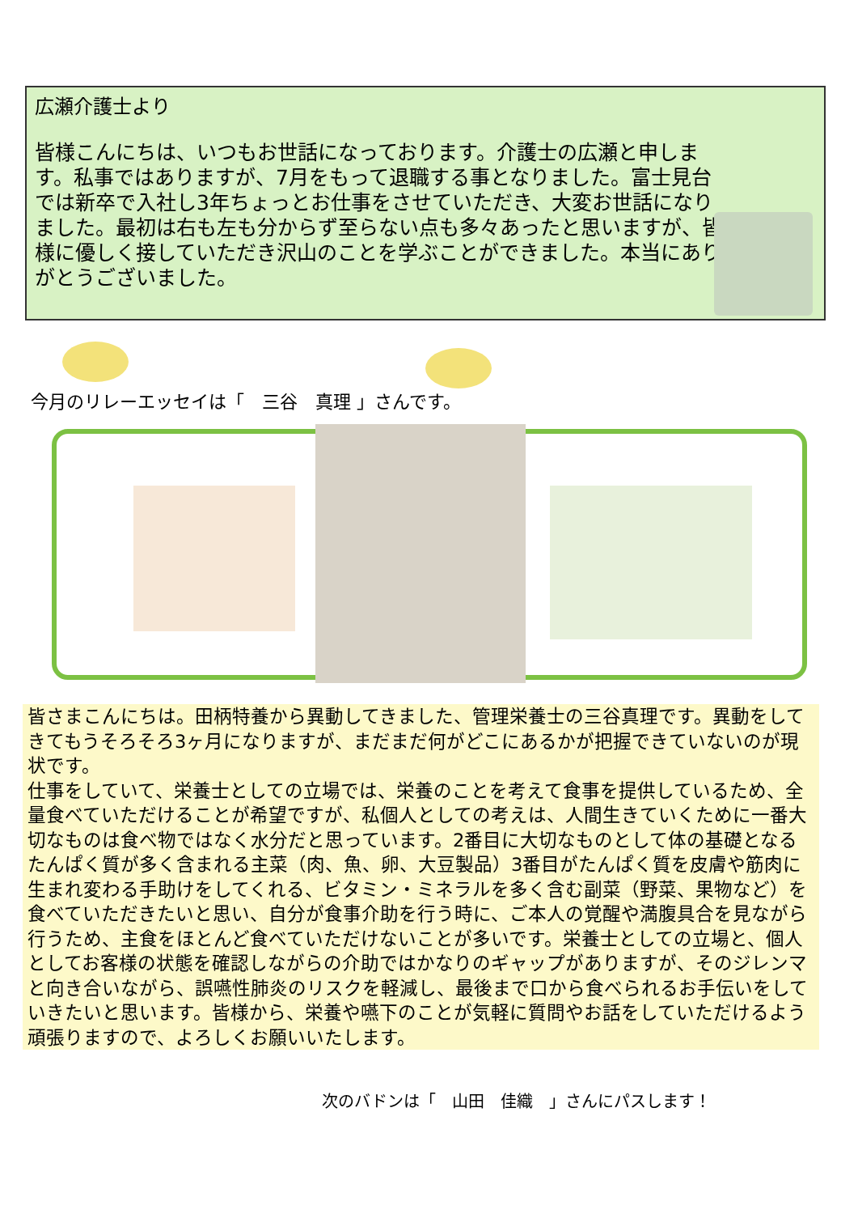広瀬介護士より
皆様こんにちは、いつもお世話になっております。介護士の広瀬と申します。私事ではありますが、7月をもって退職する事となりました。富士見台では新卒で入社し3年ちょっとお仕事をさせていただき、大変お世話になりました。最初は右も左も分からず至らない点も多々あったと思いますが、皆様に優しく接していただき沢山のことを学ぶことができました。本当にありがとうございました。
今月のリレーエッセイは「　三谷　真理 」さんです。
皆さまこんにちは。田柄特養から異動してきました、管理栄養士の三谷真理です。異動をしてきてもうそろそろ3ヶ月になりますが、まだまだ何がどこにあるかが把握できていないのが現状です。
仕事をしていて、栄養士としての立場では、栄養のことを考えて食事を提供しているため、全量食べていただけることが希望ですが、私個人としての考えは、人間生きていくために一番大切なものは食べ物ではなく水分だと思っています。2番目に大切なものとして体の基礎となるたんぱく質が多く含まれる主菜（肉、魚、卵、大豆製品）3番目がたんぱく質を皮膚や筋肉に生まれ変わる手助けをしてくれる、ビタミン・ミネラルを多く含む副菜（野菜、果物など）を食べていただきたいと思い、自分が食事介助を行う時に、ご本人の覚醒や満腹具合を見ながら行うため、主食をほとんど食べていただけないことが多いです。栄養士としての立場と、個人としてお客様の状態を確認しながらの介助ではかなりのギャップがありますが、そのジレンマと向き合いながら、誤嚥性肺炎のリスクを軽減し、最後まで口から食べられるお手伝いをしていきたいと思います。皆様から、栄養や嚥下のことが気軽に質問やお話をしていただけるよう頑張りますので、よろしくお願いいたします。
次のバドンは「　山田　佳織　」さんにパスします！